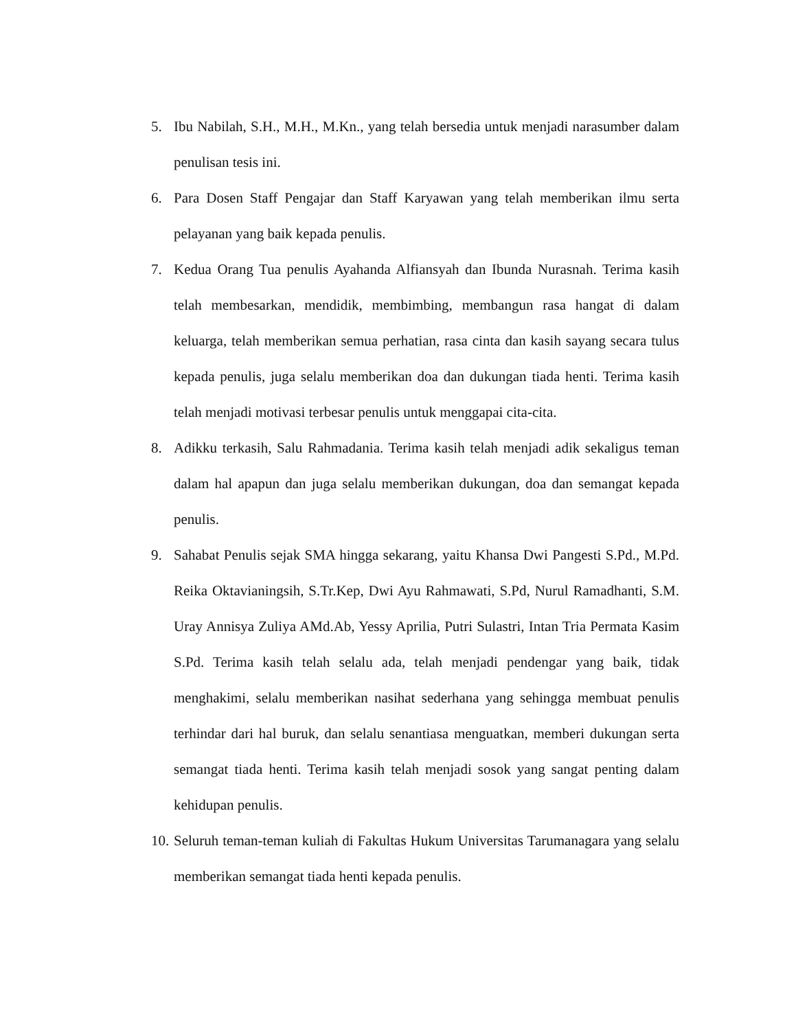5. Ibu Nabilah, S.H., M.H., M.Kn., yang telah bersedia untuk menjadi narasumber dalam penulisan tesis ini.
6. Para Dosen Staff Pengajar dan Staff Karyawan yang telah memberikan ilmu serta pelayanan yang baik kepada penulis.
7. Kedua Orang Tua penulis Ayahanda Alfiansyah dan Ibunda Nurasnah. Terima kasih telah membesarkan, mendidik, membimbing, membangun rasa hangat di dalam keluarga, telah memberikan semua perhatian, rasa cinta dan kasih sayang secara tulus kepada penulis, juga selalu memberikan doa dan dukungan tiada henti. Terima kasih telah menjadi motivasi terbesar penulis untuk menggapai cita-cita.
8. Adikku terkasih, Salu Rahmadania. Terima kasih telah menjadi adik sekaligus teman dalam hal apapun dan juga selalu memberikan dukungan, doa dan semangat kepada penulis.
9. Sahabat Penulis sejak SMA hingga sekarang, yaitu Khansa Dwi Pangesti S.Pd., M.Pd. Reika Oktavianingsih, S.Tr.Kep, Dwi Ayu Rahmawati, S.Pd, Nurul Ramadhanti, S.M. Uray Annisya Zuliya AMd.Ab, Yessy Aprilia, Putri Sulastri, Intan Tria Permata Kasim S.Pd. Terima kasih telah selalu ada, telah menjadi pendengar yang baik, tidak menghakimi, selalu memberikan nasihat sederhana yang sehingga membuat penulis terhindar dari hal buruk, dan selalu senantiasa menguatkan, memberi dukungan serta semangat tiada henti. Terima kasih telah menjadi sosok yang sangat penting dalam kehidupan penulis.
10. Seluruh teman-teman kuliah di Fakultas Hukum Universitas Tarumanagara yang selalu memberikan semangat tiada henti kepada penulis.